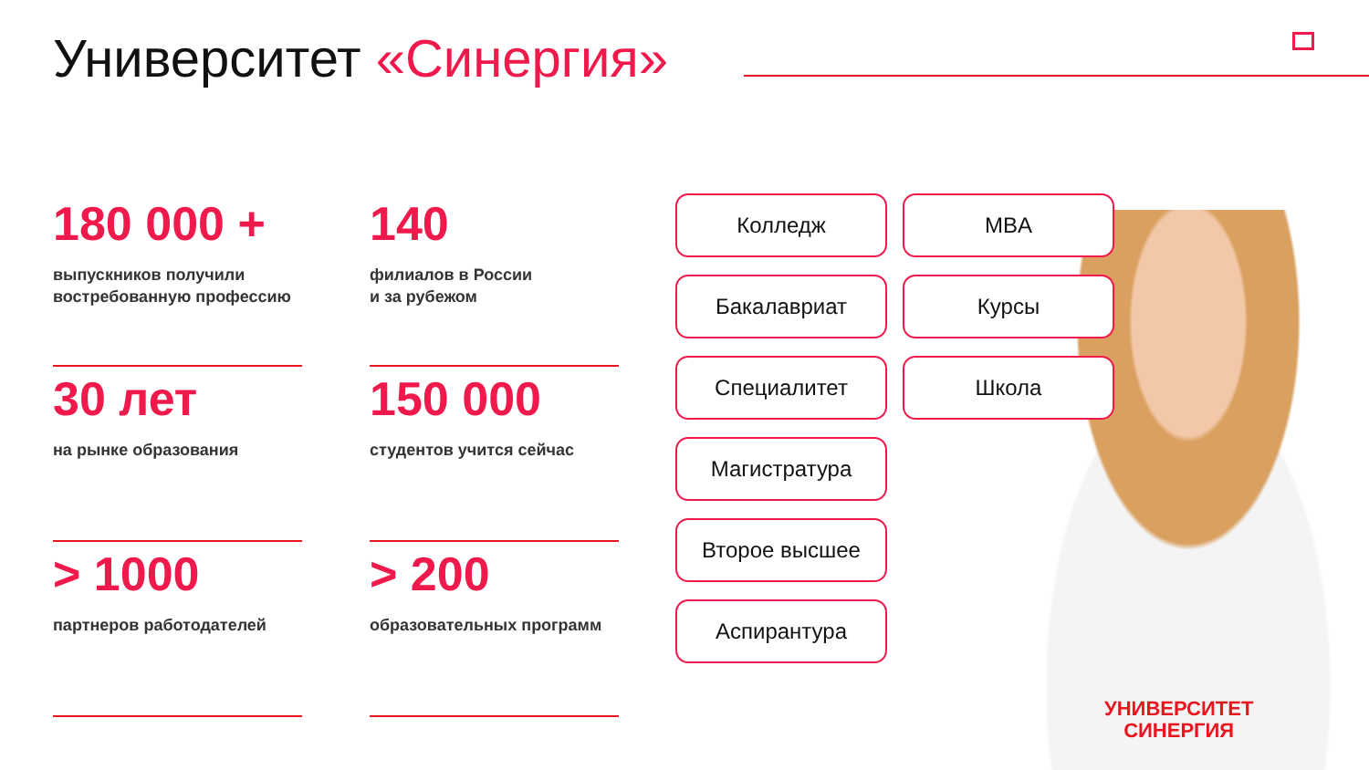Университет «Синергия»
180 000 +
выпускников получили востребованную профессию
140
филиалов в России
и за рубежом
30 лет
на рынке образования
150 000
студентов учится сейчас
> 1000
партнеров работодателей
> 200
образовательных программ
Колледж
MBA
Бакалавриат
Курсы
Специалитет
Школа
Магистратура
Второе высшее
Аспирантура
УНИВЕРСИТЕТ
СИНЕРГИЯ